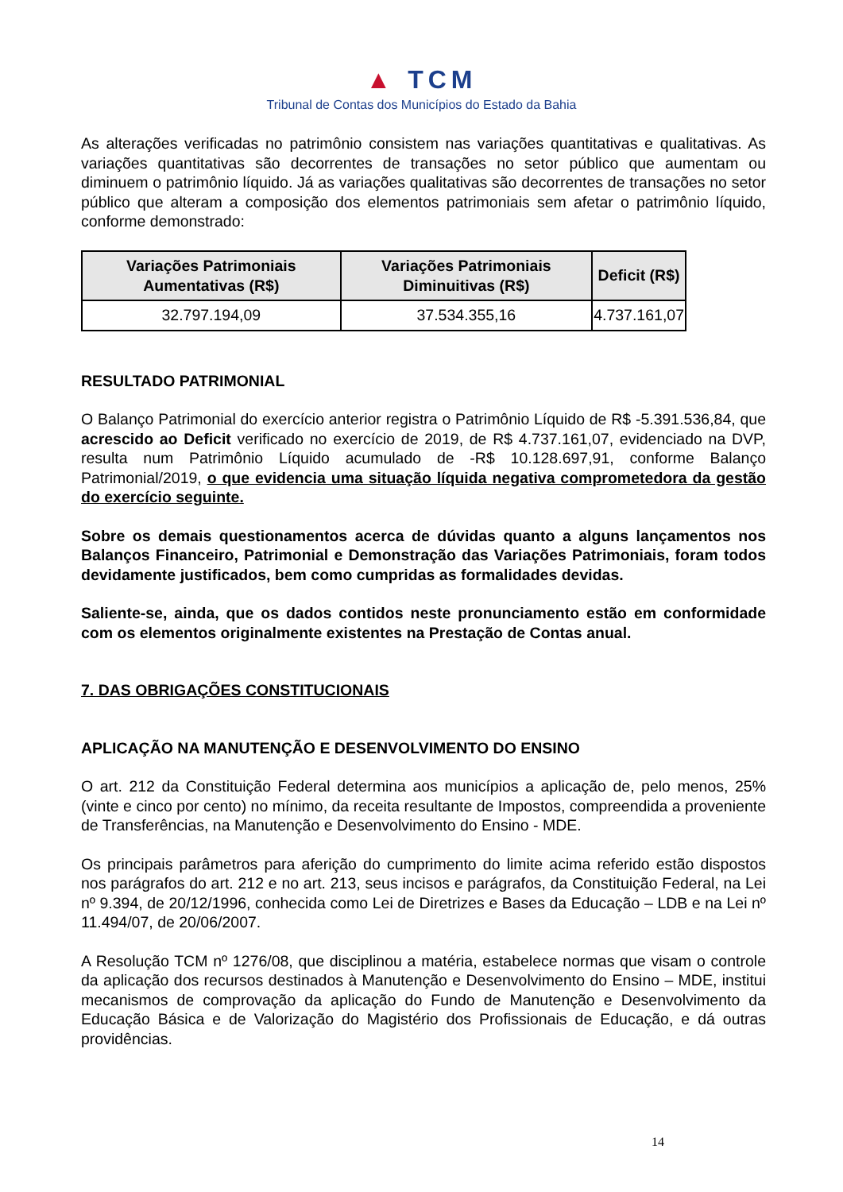▲ TCM
Tribunal de Contas dos Municípios do Estado da Bahia
As alterações verificadas no patrimônio consistem nas variações quantitativas e qualitativas. As variações quantitativas são decorrentes de transações no setor público que aumentam ou diminuem o patrimônio líquido. Já as variações qualitativas são decorrentes de transações no setor público que alteram a composição dos elementos patrimoniais sem afetar o patrimônio líquido, conforme demonstrado:
| Variações Patrimoniais Aumentativas (R$) | Variações Patrimoniais Diminuitivas (R$) | Deficit (R$) |
| --- | --- | --- |
| 32.797.194,09 | 37.534.355,16 | 4.737.161,07 |
RESULTADO PATRIMONIAL
O Balanço Patrimonial do exercício anterior registra o Patrimônio Líquido de R$ -5.391.536,84, que acrescido ao Deficit verificado no exercício de 2019, de R$ 4.737.161,07, evidenciado na DVP, resulta num Patrimônio Líquido acumulado de -R$ 10.128.697,91, conforme Balanço Patrimonial/2019, o que evidencia uma situação líquida negativa comprometedora da gestão do exercício seguinte.
Sobre os demais questionamentos acerca de dúvidas quanto a alguns lançamentos nos Balanços Financeiro, Patrimonial e Demonstração das Variações Patrimoniais, foram todos devidamente justificados, bem como cumpridas as formalidades devidas.
Saliente-se, ainda, que os dados contidos neste pronunciamento estão em conformidade com os elementos originalmente existentes na Prestação de Contas anual.
7. DAS OBRIGAÇÕES CONSTITUCIONAIS
APLICAÇÃO NA MANUTENÇÃO E DESENVOLVIMENTO DO ENSINO
O art. 212 da Constituição Federal determina aos municípios a aplicação de, pelo menos, 25% (vinte e cinco por cento) no mínimo, da receita resultante de Impostos, compreendida a proveniente de Transferências, na Manutenção e Desenvolvimento do Ensino - MDE.
Os principais parâmetros para aferição do cumprimento do limite acima referido estão dispostos nos parágrafos do art. 212 e no art. 213, seus incisos e parágrafos, da Constituição Federal, na Lei nº 9.394, de 20/12/1996, conhecida como Lei de Diretrizes e Bases da Educação – LDB e na Lei nº 11.494/07, de 20/06/2007.
A Resolução TCM nº 1276/08, que disciplinou a matéria, estabelece normas que visam o controle da aplicação dos recursos destinados à Manutenção e Desenvolvimento do Ensino – MDE, institui mecanismos de comprovação da aplicação do Fundo de Manutenção e Desenvolvimento da Educação Básica e de Valorização do Magistério dos Profissionais de Educação, e dá outras providências.
14